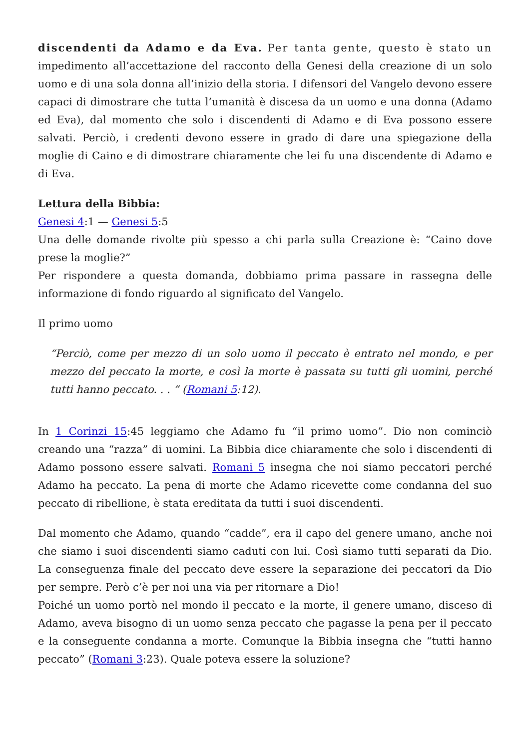discendenti da Adamo e da Eva. Per tanta gente, questo è stato un impedimento all’accettazione del racconto della Genesi della creazione di un solo uomo e di una sola donna all’inizio della storia. I difensori del Vangelo devono essere capaci di dimostrare che tutta l’umanità è discesa da un uomo e una donna (Adamo ed Eva), dal momento che solo i discendenti di Adamo e di Eva possono essere salvati. Perciò, i credenti devono essere in grado di dare una spiegazione della moglie di Caino e di dimostrare chiaramente che lei fu una discendente di Adamo e di Eva.
Lettura della Bibbia:
Genesi 4:1 — Genesi 5:5
Una delle domande rivolte più spesso a chi parla sulla Creazione è: “Caino dove prese la moglie?”
Per rispondere a questa domanda, dobbiamo prima passare in rassegna delle informazione di fondo riguardo al significato del Vangelo.
Il primo uomo
“Perciò, come per mezzo di un solo uomo il peccato è entrato nel mondo, e per mezzo del peccato la morte, e così la morte è passata su tutti gli uomini, perché tutti hanno peccato. . . ” (Romani 5:12).
In 1 Corinzi 15:45 leggiamo che Adamo fu “il primo uomo”. Dio non cominciò creando una “razza” di uomini. La Bibbia dice chiaramente che solo i discendenti di Adamo possono essere salvati. Romani 5 insegna che noi siamo peccatori perché Adamo ha peccato. La pena di morte che Adamo ricevette come condanna del suo peccato di ribellione, è stata ereditata da tutti i suoi discendenti.
Dal momento che Adamo, quando “cadde”, era il capo del genere umano, anche noi che siamo i suoi discendenti siamo caduti con lui. Così siamo tutti separati da Dio. La conseguenza finale del peccato deve essere la separazione dei peccatori da Dio per sempre. Però c’è per noi una via per ritornare a Dio!
Poiché un uomo portò nel mondo il peccato e la morte, il genere umano, disceso di Adamo, aveva bisogno di un uomo senza peccato che pagasse la pena per il peccato e la conseguente condanna a morte. Comunque la Bibbia insegna che “tutti hanno peccato” (Romani 3:23). Quale poteva essere la soluzione?